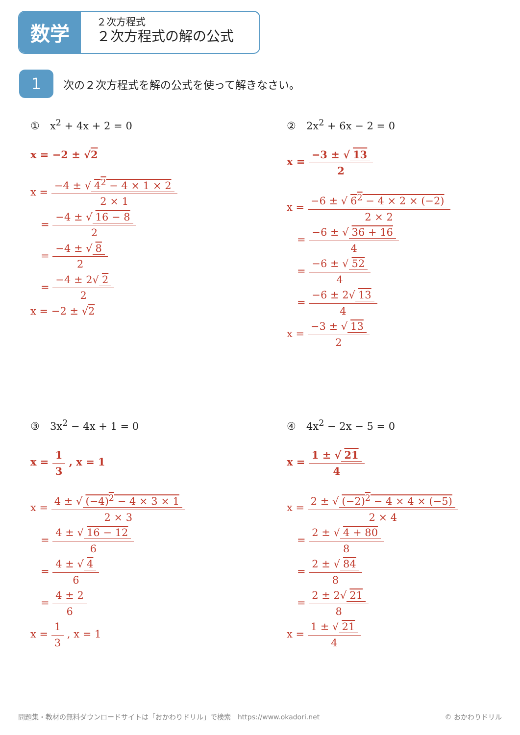数学
２次方程式
２次方程式の解の公式
1 次の２次方程式を解の公式を使って解きなさい。
①　x<sup>2</sup> + 4x + 2 = 0
x = −2 ± √2
x = −4 ± √ 4<sup>2</sup> − 4 × 1 × 2 2 × 1
　= −4 ± √ 16 − 8 2
　= −4 ± √ 8 2
　= −4 ± 2√ 2 2
x = −2 ± √2
②　2x<sup>2</sup> + 6x − 2 = 0
x = −3 ± √ 13 2
x = −6 ± √ 6<sup>2</sup> − 4 × 2 × (−2) 2 × 2
　= −6 ± √ 36 + 16 4
　= −6 ± √ 52 4
　= −6 ± 2√ 13 4
x = −3 ± √ 13 2
③　3x<sup>2</sup> − 4x + 1 = 0
x = 1 3 , x = 1
x = 4 ± √ (−4)<sup>2</sup> − 4 × 3 × 1 2 × 3
　= 4 ± √ 16 − 12 6
　= 4 ± √ 4 6
　= 4 ± 2 6
x = 1 3 , x = 1
④　4x<sup>2</sup> − 2x − 5 = 0
x = 1 ± √ 21 4
x = 2 ± √ (−2)<sup>2</sup> − 4 × 4 × (−5) 2 × 4
　= 2 ± √ 4 + 80 8
　= 2 ± √ 84 8
　= 2 ± 2√ 21 8
x = 1 ± √ 21 4
問題集・教材の無料ダウンロードサイトは「おかわりドリル」で検索　https://www.okadori.net
© おかわりドリル